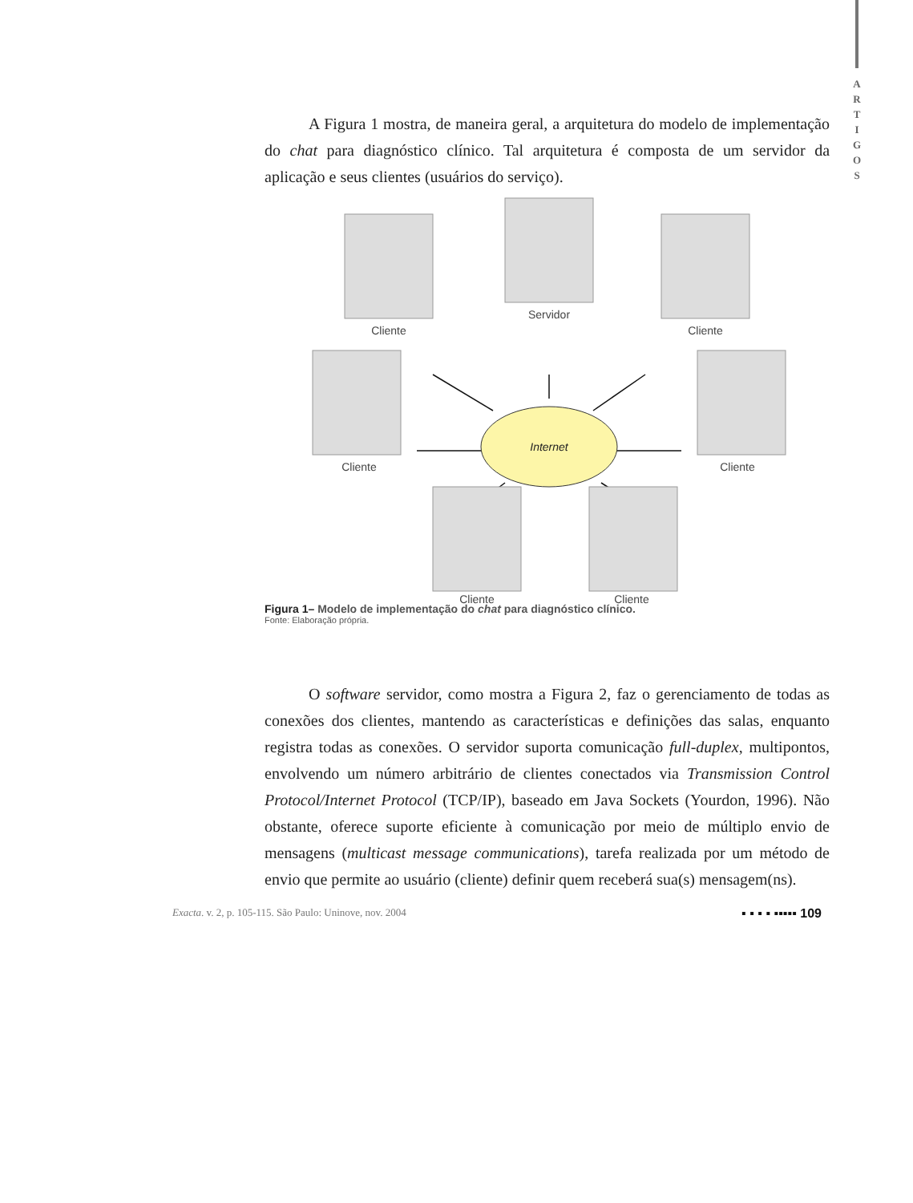A
R
T
I
G
O
S
A Figura 1 mostra, de maneira geral, a arquitetura do modelo de implementação do chat para diagnóstico clínico. Tal arquitetura é composta de um servidor da aplicação e seus clientes (usuários do serviço).
Internet
Cliente
Servidor
Cliente
Cliente
Cliente
Cliente
Cliente
Figura 1– Modelo de implementação do chat para diagnóstico clínico.
Fonte: Elaboração própria.
O software servidor, como mostra a Figura 2, faz o gerenciamento de todas as conexões dos clientes, mantendo as características e definições das salas, enquanto registra todas as conexões. O servidor suporta comunicação full-duplex, multipontos, envolvendo um número arbitrário de clientes conectados via Transmission Control Protocol/Internet Protocol (TCP/IP), baseado em Java Sockets (Yourdon, 1996). Não obstante, oferece suporte eficiente à comunicação por meio de múltiplo envio de mensagens (multicast message communications), tarefa realizada por um método de envio que permite ao usuário (cliente) definir quem receberá sua(s) mensagem(ns).
Exacta. v. 2, p. 105-115. São Paulo: Uninove, nov. 2004 ▪ ▪ ▪ ▪ ▪▪▪▪▪ 109